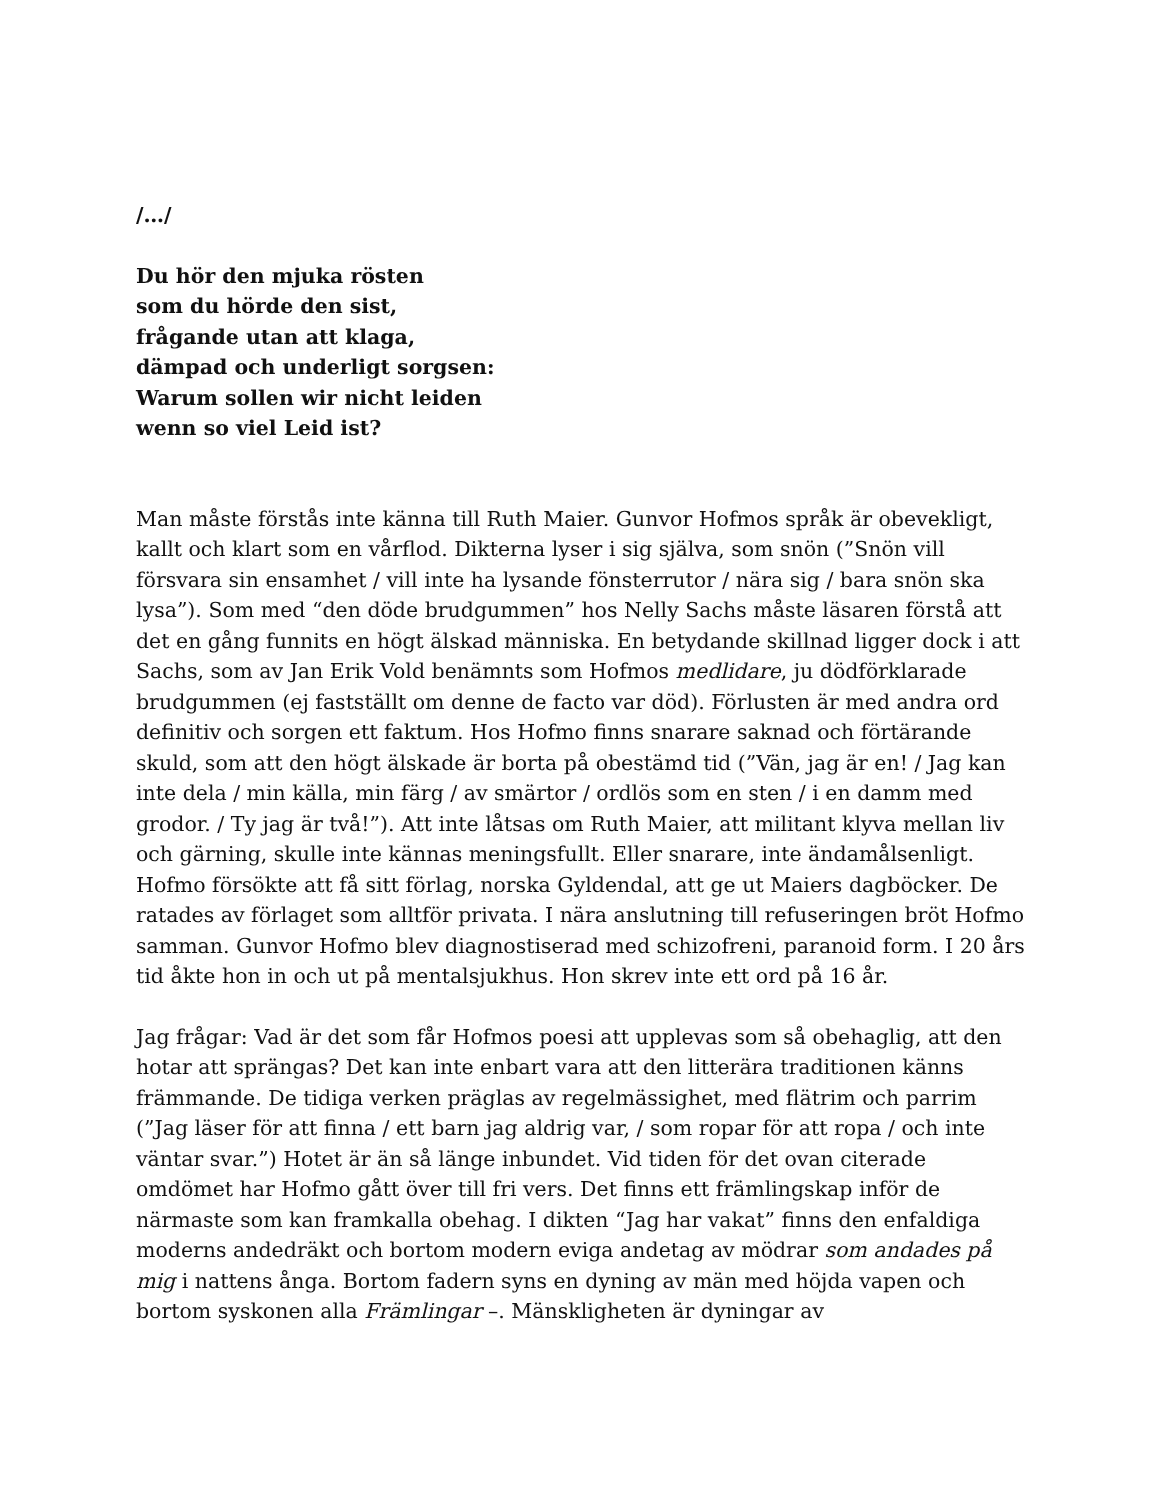/…/
Du hör den mjuka rösten
som du hörde den sist,
frågande utan att klaga,
dämpad och underligt sorgsen:
Warum sollen wir nicht leiden
wenn so viel Leid ist?
Man måste förstås inte känna till Ruth Maier. Gunvor Hofmos språk är obevekligt, kallt och klart som en vårflod. Dikterna lyser i sig själva, som snön (”Snön vill försvara sin ensamhet / vill inte ha lysande fönsterrutor / nära sig / bara snön ska lysa”). Som med “den döde brudgummen” hos Nelly Sachs måste läsaren förstå att det en gång funnits en högt älskad människa. En betydande skillnad ligger dock i att Sachs, som av Jan Erik Vold benämnts som Hofmos medlidare, ju dödförklarade brudgummen (ej fastställt om denne de facto var död). Förlusten är med andra ord definitiv och sorgen ett faktum. Hos Hofmo finns snarare saknad och förtärande skuld, som att den högt älskade är borta på obestämd tid (”Vän, jag är en! / Jag kan inte dela / min källa, min färg / av smärtor / ordlös som en sten / i en damm med grodor. / Ty jag är två!”). Att inte låtsas om Ruth Maier, att militant klyva mellan liv och gärning, skulle inte kännas meningsfullt. Eller snarare, inte ändamålsenligt. Hofmo försökte att få sitt förlag, norska Gyldendal, att ge ut Maiers dagböcker. De ratades av förlaget som alltför privata. I nära anslutning till refuseringen bröt Hofmo samman. Gunvor Hofmo blev diagnostiserad med schizofreni, paranoid form. I 20 års tid åkte hon in och ut på mentalsjukhus. Hon skrev inte ett ord på 16 år.
Jag frågar: Vad är det som får Hofmos poesi att upplevas som så obehaglig, att den hotar att sprängas? Det kan inte enbart vara att den litterära traditionen känns främmande. De tidiga verken präglas av regelmässighet, med flätrim och parrim (”Jag läser för att finna / ett barn jag aldrig var, / som ropar för att ropa / och inte väntar svar.”) Hotet är än så länge inbundet. Vid tiden för det ovan citerade omdömet har Hofmo gått över till fri vers. Det finns ett främlingskap inför de närmaste som kan framkalla obehag. I dikten “Jag har vakat” finns den enfaldiga moderns andedräkt och bortom modern eviga andetag av mödrar som andades på mig i nattens ånga. Bortom fadern syns en dyning av män med höjda vapen och bortom syskonen alla Främlingar –. Mänskligheten är dyningar av